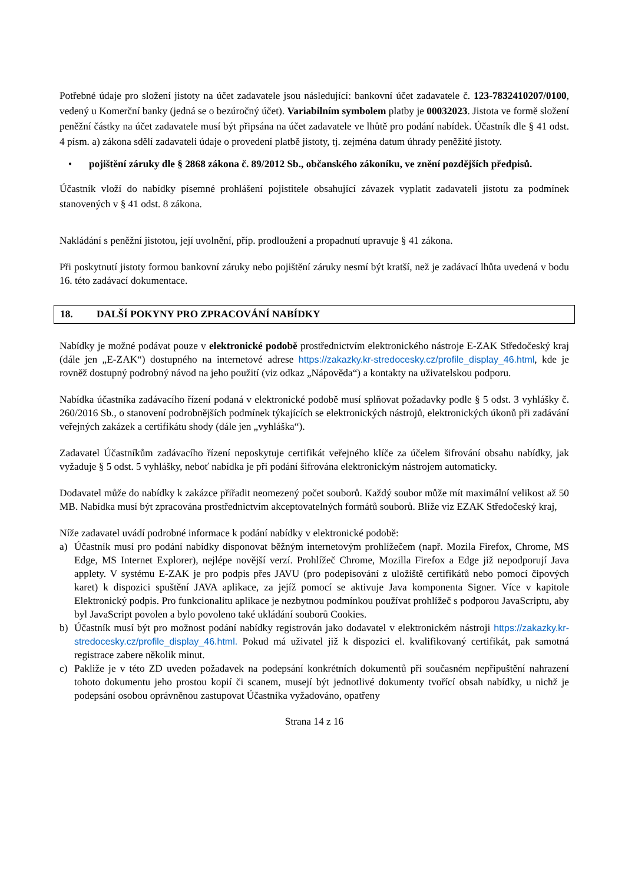Potřebné údaje pro složení jistoty na účet zadavatele jsou následující: bankovní účet zadavatele č. 123-7832410207/0100, vedený u Komerční banky (jedná se o bezúročný účet). Variabilním symbolem platby je 00032023. Jistota ve formě složení peněžní částky na účet zadavatele musí být připsána na účet zadavatele ve lhůtě pro podání nabídek. Účastník dle § 41 odst. 4 písm. a) zákona sdělí zadavateli údaje o provedení platbě jistoty, tj. zejména datum úhrady peněžité jistoty.
• pojištění záruky dle § 2868 zákona č. 89/2012 Sb., občanského zákoníku, ve znění pozdějších předpisů.
Účastník vloží do nabídky písemné prohlášení pojistitele obsahující závazek vyplatit zadavateli jistotu za podmínek stanovených v § 41 odst. 8 zákona.
Nakládání s peněžní jistotou, její uvolnění, příp. prodloužení a propadnutí upravuje § 41 zákona.
Při poskytnutí jistoty formou bankovní záruky nebo pojištění záruky nesmí být kratší, než je zadávací lhůta uvedená v bodu 16. této zadávací dokumentace.
18. DALŠÍ POKYNY PRO ZPRACOVÁNÍ NABÍDKY
Nabídky je možné podávat pouze v elektronické podobě prostřednictvím elektronického nástroje E-ZAK Středočeský kraj (dále jen „E-ZAK“) dostupného na internetové adrese https://zakazky.kr-stredocesky.cz/profile_display_46.html, kde je rovněž dostupný podrobný návod na jeho použití (viz odkaz „Nápověda“) a kontakty na uživatelskou podporu.
Nabídka účastníka zadávacího řízení podaná v elektronické podobě musí splňovat požadavky podle § 5 odst. 3 vyhlášky č. 260/2016 Sb., o stanovení podrobnějších podmínek týkajících se elektronických nástrojů, elektronických úkonů při zadávání veřejných zakázek a certifikátu shody (dále jen „vyhláška“).
Zadavatel Účastníkům zadávacího řízení neposkytuje certifikát veřejného klíče za účelem šifrování obsahu nabídky, jak vyžaduje § 5 odst. 5 vyhlášky, neboť nabídka je při podání šifrována elektronickým nástrojem automaticky.
Dodavatel může do nabídky k zakázce přiřadit neomezený počet souborů. Každý soubor může mít maximální velikost až 50 MB. Nabídka musí být zpracována prostřednictvím akceptovatelných formátů souborů. Blíže viz EZAK Středočeský kraj,
Níže zadavatel uvádí podrobné informace k podání nabídky v elektronické podobě:
a) Účastník musí pro podání nabídky disponovat běžným internetovým prohlížečem (např. Mozila Firefox, Chrome, MS Edge, MS Internet Explorer), nejlépe novější verzí. Prohlížeč Chrome, Mozilla Firefox a Edge již nepodporují Java applety. V systému E-ZAK je pro podpis přes JAVU (pro podepisování z uložiště certifikátů nebo pomocí čipových karet) k dispozici spuštění JAVA aplikace, za jejíž pomocí se aktivuje Java komponenta Signer. Více v kapitole Elektronický podpis. Pro funkcionalitu aplikace je nezbytnou podmínkou používat prohlížeč s podporou JavaScriptu, aby byl JavaScript povolen a bylo povoleno také ukládání souborů Cookies.
b) Účastník musí být pro možnost podání nabídky registrován jako dodavatel v elektronickém nástroji https://zakazky.kr-stredocesky.cz/profile_display_46.html. Pokud má uživatel již k dispozici el. kvalifikovaný certifikát, pak samotná registrace zabere několik minut.
c) Pakliže je v této ZD uveden požadavek na podepsání konkrétních dokumentů při současném nepřipuštění nahrazení tohoto dokumentu jeho prostou kopií či scanem, musejí být jednotlivé dokumenty tvořící obsah nabídky, u nichž je podepsání osobou oprávněnou zastupovat Účastníka vyžadováno, opatřeny
Strana 14 z 16